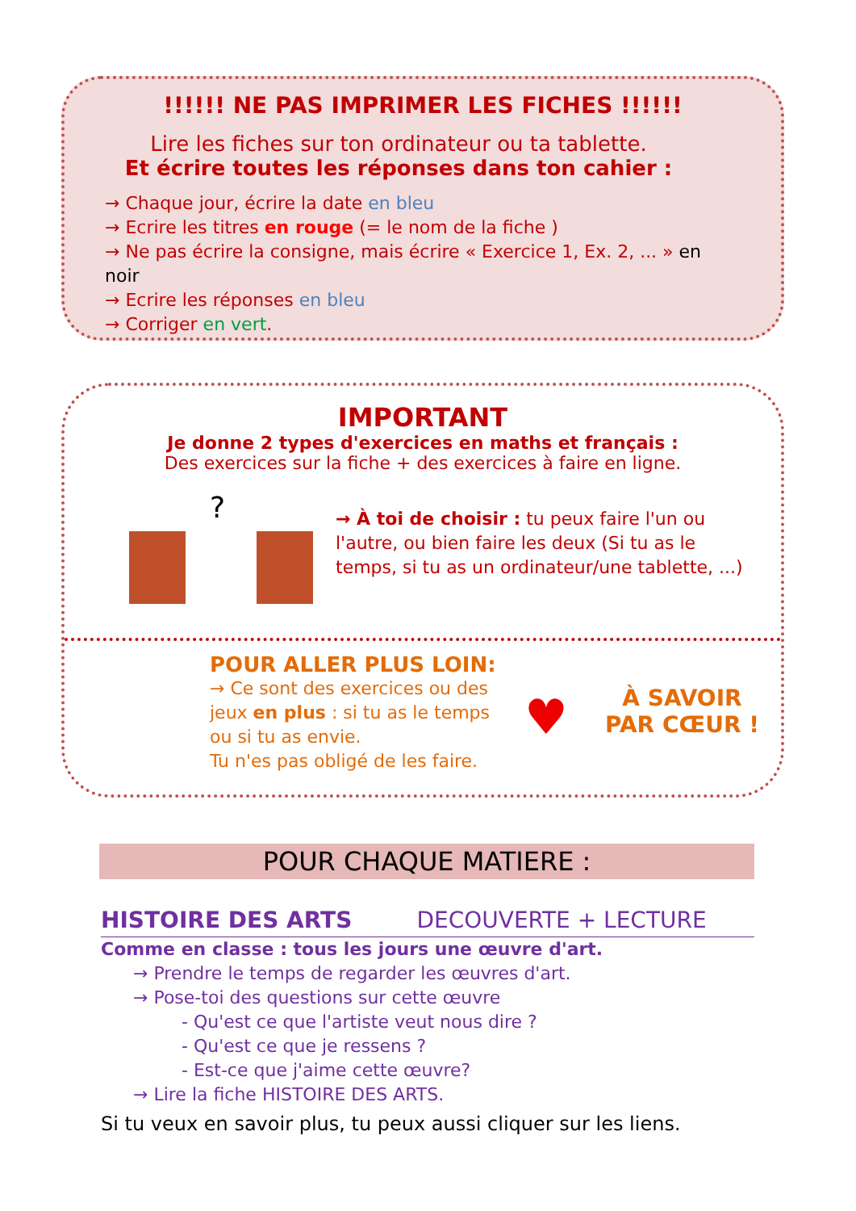!!!!!! NE PAS IMPRIMER LES FICHES !!!!!!
Lire les fiches sur ton ordinateur ou ta tablette.
Et écrire toutes les réponses dans ton cahier :
→ Chaque jour, écrire la date en bleu
→ Ecrire les titres en rouge (= le nom de la fiche )
→ Ne pas écrire la consigne, mais écrire « Exercice 1, Ex. 2, ... » en noir
→ Ecrire les réponses en bleu
→ Corriger en vert.
IMPORTANT
Je donne 2 types d'exercices en maths et français :
Des exercices sur la fiche + des exercices à faire en ligne.
?
→ À toi de choisir : tu peux faire l'un ou l'autre, ou bien faire les deux (Si tu as le temps, si tu as un ordinateur/une tablette, ...)
POUR ALLER PLUS LOIN:
→ Ce sont des exercices ou des jeux en plus : si tu as le temps ou si tu as envie.
Tu n'es pas obligé de les faire.
♥
À SAVOIR
PAR CŒUR !
POUR CHAQUE MATIERE :
HISTOIRE DES ARTS DECOUVERTE + LECTURE
Comme en classe : tous les jours une œuvre d'art.
→ Prendre le temps de regarder les œuvres d'art.
→ Pose-toi des questions sur cette œuvre
- Qu'est ce que l'artiste veut nous dire ?
- Qu'est ce que je ressens ?
- Est-ce que j'aime cette œuvre?
→ Lire la fiche HISTOIRE DES ARTS.
Si tu veux en savoir plus, tu peux aussi cliquer sur les liens.